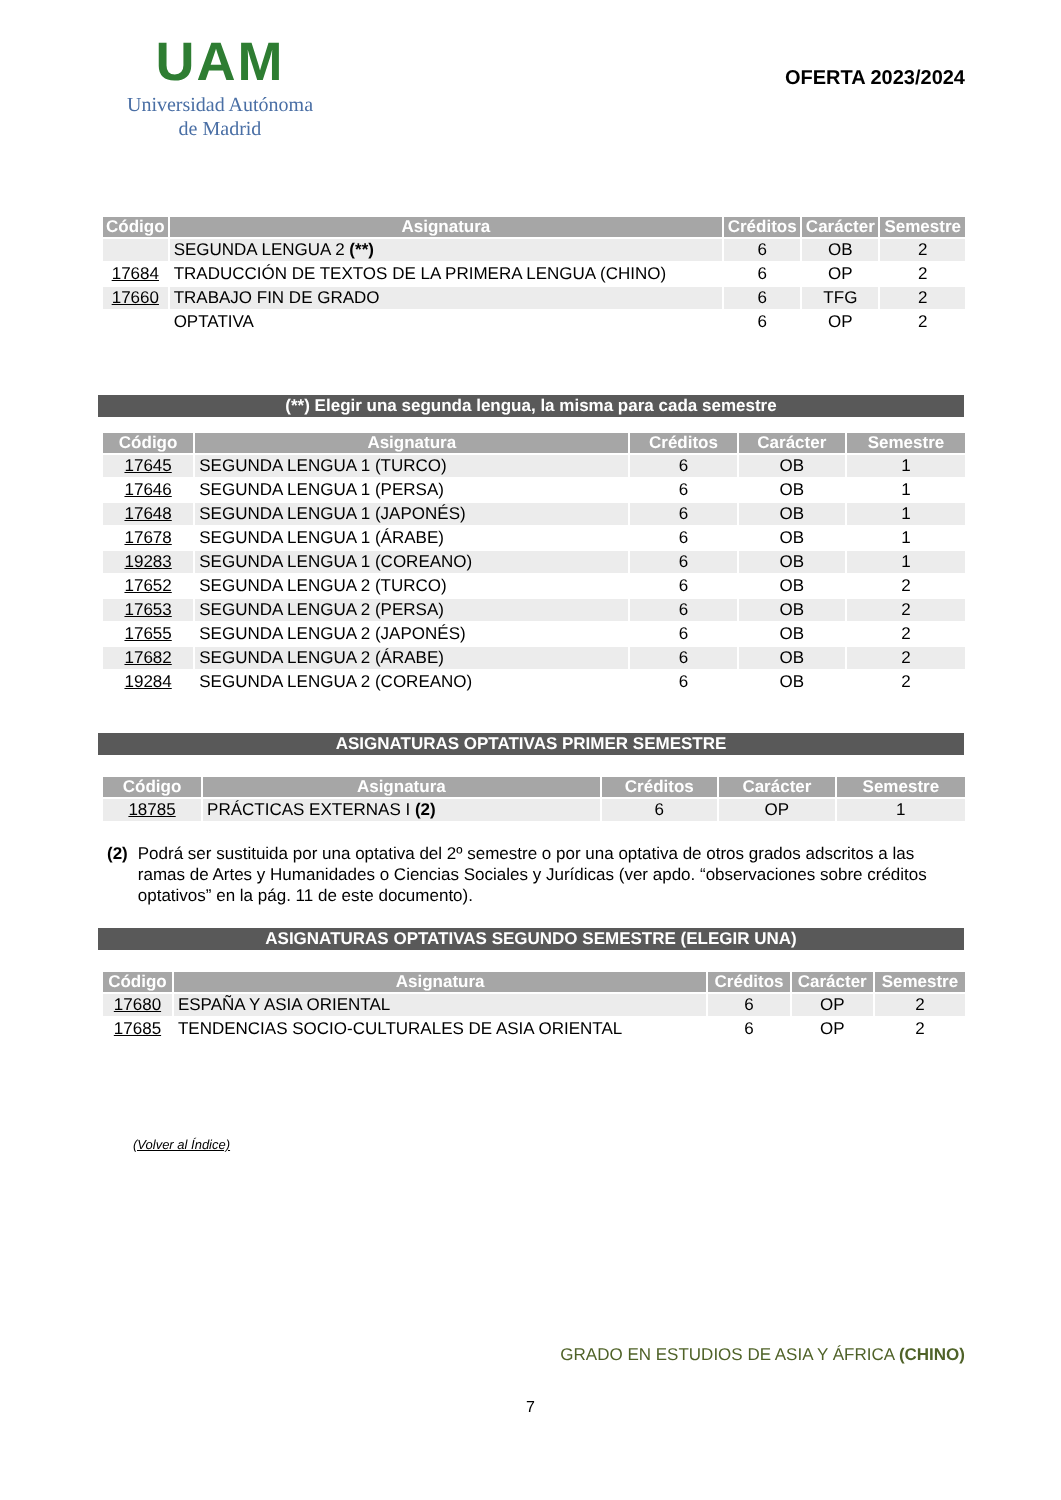UAM
Universidad Autónoma
de Madrid
OFERTA 2023/2024
| Código | Asignatura | Créditos | Carácter | Semestre |
| --- | --- | --- | --- | --- |
| | SEGUNDA LENGUA 2 (**) | 6 | OB | 2 |
| 17684 | TRADUCCIÓN DE TEXTOS DE LA PRIMERA LENGUA (CHINO) | 6 | OP | 2 |
| 17660 | TRABAJO FIN DE GRADO | 6 | TFG | 2 |
| | OPTATIVA | 6 | OP | 2 |
(**) Elegir una segunda lengua, la misma para cada semestre
| Código | Asignatura | Créditos | Carácter | Semestre |
| --- | --- | --- | --- | --- |
| 17645 | SEGUNDA LENGUA 1 (TURCO) | 6 | OB | 1 |
| 17646 | SEGUNDA LENGUA 1 (PERSA) | 6 | OB | 1 |
| 17648 | SEGUNDA LENGUA 1 (JAPONÉS) | 6 | OB | 1 |
| 17678 | SEGUNDA LENGUA 1 (ÁRABE) | 6 | OB | 1 |
| 19283 | SEGUNDA LENGUA 1 (COREANO) | 6 | OB | 1 |
| 17652 | SEGUNDA LENGUA 2 (TURCO) | 6 | OB | 2 |
| 17653 | SEGUNDA LENGUA 2 (PERSA) | 6 | OB | 2 |
| 17655 | SEGUNDA LENGUA 2 (JAPONÉS) | 6 | OB | 2 |
| 17682 | SEGUNDA LENGUA 2 (ÁRABE) | 6 | OB | 2 |
| 19284 | SEGUNDA LENGUA 2 (COREANO) | 6 | OB | 2 |
ASIGNATURAS OPTATIVAS PRIMER SEMESTRE
| Código | Asignatura | Créditos | Carácter | Semestre |
| --- | --- | --- | --- | --- |
| 18785 | PRÁCTICAS EXTERNAS I (2) | 6 | OP | 1 |
(2) Podrá ser sustituida por una optativa del 2º semestre o por una optativa de otros grados adscritos a las ramas de Artes y Humanidades o Ciencias Sociales y Jurídicas (ver apdo. “observaciones sobre créditos optativos” en la pág. 11 de este documento).
ASIGNATURAS OPTATIVAS SEGUNDO SEMESTRE (ELEGIR UNA)
| Código | Asignatura | Créditos | Carácter | Semestre |
| --- | --- | --- | --- | --- |
| 17680 | ESPAÑA Y ASIA ORIENTAL | 6 | OP | 2 |
| 17685 | TENDENCIAS SOCIO-CULTURALES DE ASIA ORIENTAL | 6 | OP | 2 |
(Volver al Índice)
GRADO EN ESTUDIOS DE ASIA Y ÁFRICA (CHINO)
7